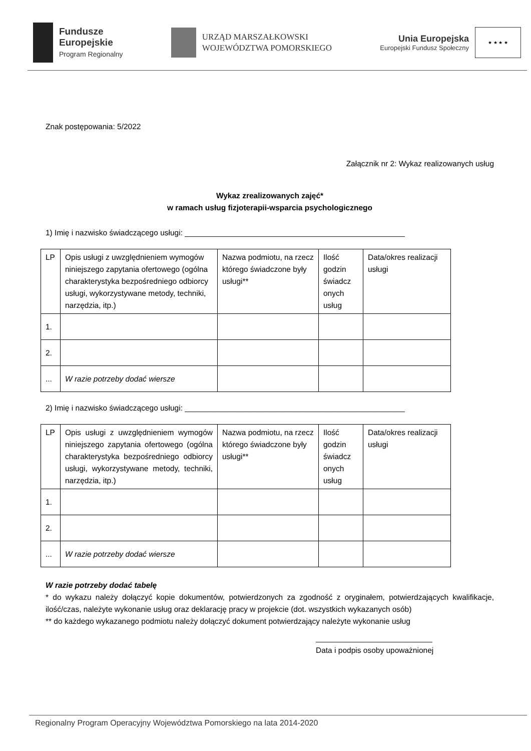Fundusze
Europejskie
Program Regionalny
URZĄD MARSZAŁKOWSKI
WOJEWÓDZTWA POMORSKIEGO
Unia Europejska
Europejski Fundusz Społeczny
★ ★ ★ ★
Znak postępowania: 5/2022
Załącznik nr 2: Wykaz realizowanych usług
Wykaz zrealizowanych zajęć*
w ramach usług fizjoterapii-wsparcia psychologicznego
1) Imię i nazwisko świadczącego usługi: ___________________________________________________
| LP | Opis usługi z uwzględnieniem wymogów niniejszego zapytania ofertowego (ogólna charakterystyka bezpośredniego odbiorcy usługi, wykorzystywane metody, techniki, narzędzia, itp.) | Nazwa podmiotu, na rzecz którego świadczone były usługi** | Ilość godzin świadcz onych usług | Data/okres realizacji usługi |
| 1. | | | | |
| 2. | | | | |
| ... | W razie potrzeby dodać wiersze | | | |
2) Imię i nazwisko świadczącego usługi: ___________________________________________________
| LP | Opis usługi z uwzględnieniem wymogów niniejszego zapytania ofertowego (ogólna charakterystyka bezpośredniego odbiorcy usługi, wykorzystywane metody, techniki, narzędzia, itp.) | Nazwa podmiotu, na rzecz którego świadczone były usługi** | Ilość godzin świadcz onych usług | Data/okres realizacji usługi |
| 1. | | | | |
| 2. | | | | |
| ... | W razie potrzeby dodać wiersze | | | |
W razie potrzeby dodać tabelę
* do wykazu należy dołączyć kopie dokumentów, potwierdzonych za zgodność z oryginałem, potwierdzających kwalifikacje, ilość/czas, należyte wykonanie usług oraz deklarację pracy w projekcie (dot. wszystkich wykazanych osób)
** do każdego wykazanego podmiotu należy dołączyć dokument potwierdzający należyte wykonanie usług
___________________________
Data i podpis osoby upoważnionej
Regionalny Program Operacyjny Województwa Pomorskiego na lata 2014-2020